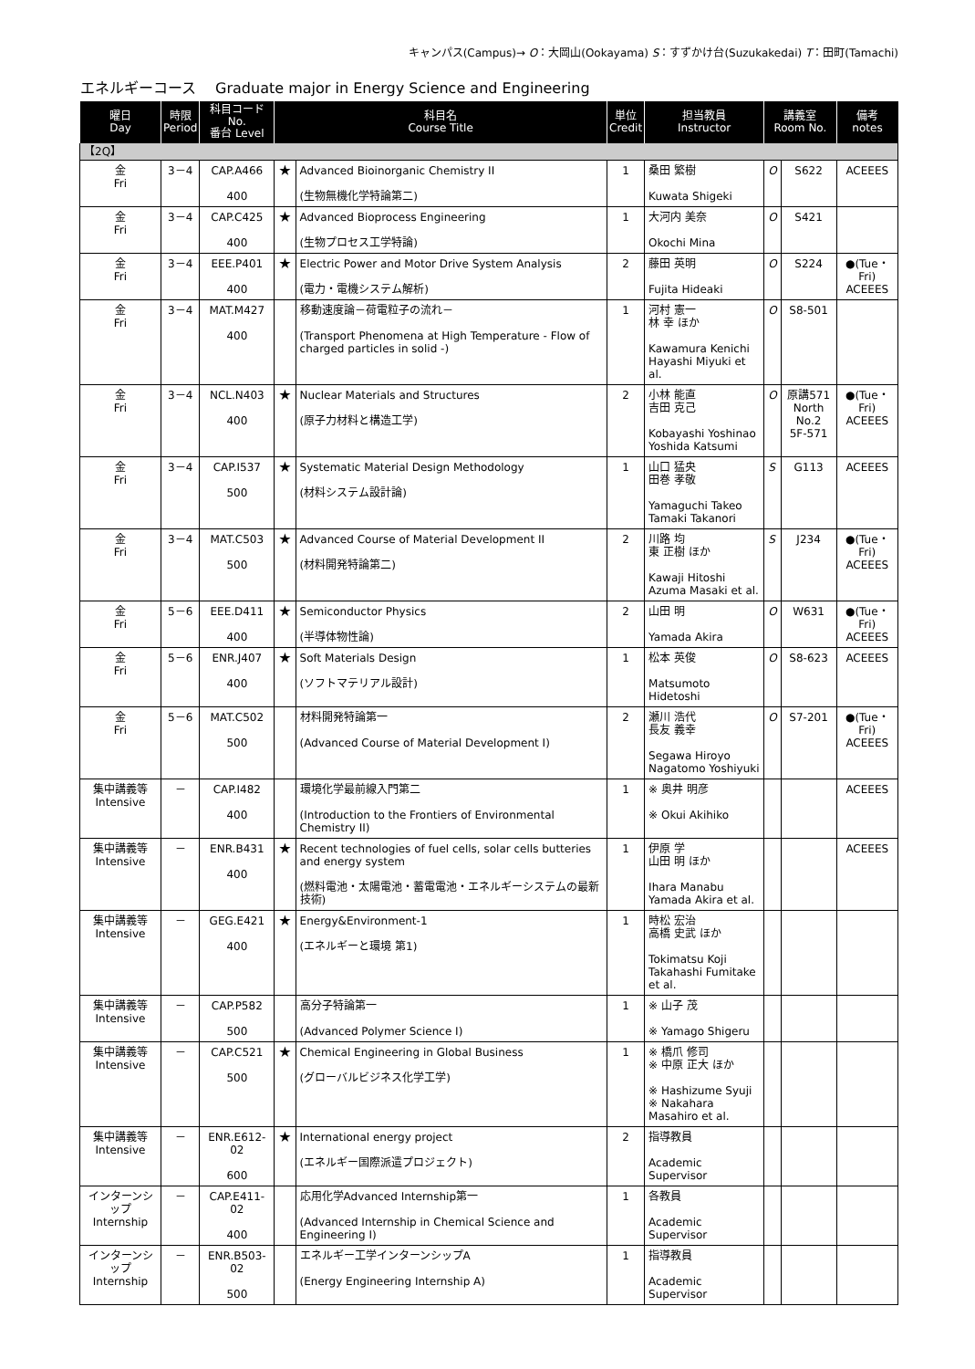キャンパス(Campus)→ O：大岡山(Ookayama) S：すずかけ台(Suzukakedai) T：田町(Tamachi)
エネルギーコース　 Graduate major in Energy Science and Engineering
| 曜日 Day | 時限 Period | 科目コード No. 番台 Level | 科目名 Course Title | | 単位 Credit | 担当教員 Instructor | 講義室 Room No. | | 備考 notes |
| --- | --- | --- | --- | --- | --- | --- | --- | --- | --- |
| 【2Q】 | | | | | | | | | |
| 金 Fri | 3－4 | CAP.A466 400 | ★ | Advanced Bioinorganic Chemistry II (生物無機化学特論第二) | 1 | 桑田 繁樹 Kuwata Shigeki | O | S622 | ACEEES |
| 金 Fri | 3－4 | CAP.C425 400 | ★ | Advanced Bioprocess Engineering (生物プロセス工学特論) | 1 | 大河内 美奈 Okochi Mina | O | S421 | |
| 金 Fri | 3－4 | EEE.P401 400 | ★ | Electric Power and Motor Drive System Analysis (電力・電機システム解析) | 2 | 藤田 英明 Fujita Hideaki | O | S224 | ●(Tue・Fri) ACEEES |
| 金 Fri | 3－4 | MAT.M427 400 | | 移動速度論－荷電粒子の流れ－ (Transport Phenomena at High Temperature - Flow of charged particles in solid -) | 1 | 河村 憲一 林 幸 ほか Kawamura Kenichi Hayashi Miyuki et al. | O | S8-501 | |
| 金 Fri | 3－4 | NCL.N403 400 | ★ | Nuclear Materials and Structures (原子力材料と構造工学) | 2 | 小林 能直 吉田 克己 Kobayashi Yoshinao Yoshida Katsumi | O | 原講571 North No.2 5F-571 | ●(Tue・Fri) ACEEES |
| 金 Fri | 3－4 | CAP.I537 500 | ★ | Systematic Material Design Methodology (材料システム設計論) | 1 | 山口 猛央 田巻 孝敬 Yamaguchi Takeo Tamaki Takanori | S | G113 | ACEEES |
| 金 Fri | 3－4 | MAT.C503 500 | ★ | Advanced Course of Material Development II (材料開発特論第二) | 2 | 川路 均 東 正樹 ほか Kawaji Hitoshi Azuma Masaki et al. | S | J234 | ●(Tue・Fri) ACEEES |
| 金 Fri | 5－6 | EEE.D411 400 | ★ | Semiconductor Physics (半導体物性論) | 2 | 山田 明 Yamada Akira | O | W631 | ●(Tue・Fri) ACEEES |
| 金 Fri | 5－6 | ENR.J407 400 | ★ | Soft Materials Design (ソフトマテリアル設計) | 1 | 松本 英俊 Matsumoto Hidetoshi | O | S8-623 | ACEEES |
| 金 Fri | 5－6 | MAT.C502 500 | | 材料開発特論第一 (Advanced Course of Material Development I) | 2 | 瀬川 浩代 長友 義幸 Segawa Hiroyo Nagatomo Yoshiyuki | O | S7-201 | ●(Tue・Fri) ACEEES |
| 集中講義等 Intensive | － | CAP.I482 400 | | 環境化学最前線入門第二 (Introduction to the Frontiers of Environmental Chemistry II) | 1 | ※ 奥井 明彦 ※ Okui Akihiko | | | ACEEES |
| 集中講義等 Intensive | － | ENR.B431 400 | ★ | Recent technologies of fuel cells, solar cells butteries and energy system (燃料電池・太陽電池・蓄電電池・エネルギーシステムの最新技術) | 1 | 伊原 学 山田 明 ほか Ihara Manabu Yamada Akira et al. | | | ACEEES |
| 集中講義等 Intensive | － | GEG.E421 400 | ★ | Energy&Environment-1 (エネルギーと環境 第1) | 1 | 時松 宏治 高橋 史武 ほか Tokimatsu Koji Takahashi Fumitake et al. | | | |
| 集中講義等 Intensive | － | CAP.P582 500 | | 高分子特論第一 (Advanced Polymer Science I) | 1 | ※ 山子 茂 ※ Yamago Shigeru | | | |
| 集中講義等 Intensive | － | CAP.C521 500 | ★ | Chemical Engineering in Global Business (グローバルビジネス化学工学) | 1 | ※ 橋爪 修司 ※ 中原 正大 ほか ※ Hashizume Syuji ※ Nakahara Masahiro et al. | | | |
| 集中講義等 Intensive | － | ENR.E612-02 600 | ★ | International energy project (エネルギー国際派遣プロジェクト) | 2 | 指導教員 Academic Supervisor | | | |
| インターンシップ Internship | － | CAP.E411-02 400 | | 応用化学Advanced Internship第一 (Advanced Internship in Chemical Science and Engineering I) | 1 | 各教員 Academic Supervisor | | | |
| インターンシップ Internship | － | ENR.B503-02 500 | | エネルギー工学インターンシップA (Energy Engineering Internship A) | 1 | 指導教員 Academic Supervisor | | | |